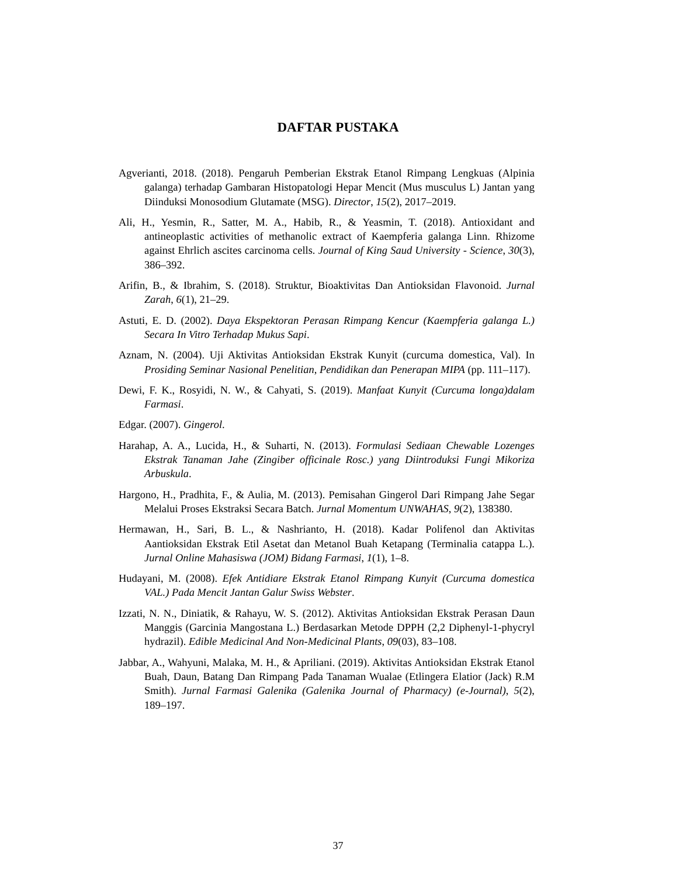DAFTAR PUSTAKA
Agverianti, 2018. (2018). Pengaruh Pemberian Ekstrak Etanol Rimpang Lengkuas (Alpinia galanga) terhadap Gambaran Histopatologi Hepar Mencit (Mus musculus L) Jantan yang Diinduksi Monosodium Glutamate (MSG). Director, 15(2), 2017–2019.
Ali, H., Yesmin, R., Satter, M. A., Habib, R., & Yeasmin, T. (2018). Antioxidant and antineoplastic activities of methanolic extract of Kaempferia galanga Linn. Rhizome against Ehrlich ascites carcinoma cells. Journal of King Saud University - Science, 30(3), 386–392.
Arifin, B., & Ibrahim, S. (2018). Struktur, Bioaktivitas Dan Antioksidan Flavonoid. Jurnal Zarah, 6(1), 21–29.
Astuti, E. D. (2002). Daya Ekspektoran Perasan Rimpang Kencur (Kaempferia galanga L.) Secara In Vitro Terhadap Mukus Sapi.
Aznam, N. (2004). Uji Aktivitas Antioksidan Ekstrak Kunyit (curcuma domestica, Val). In Prosiding Seminar Nasional Penelitian, Pendidikan dan Penerapan MIPA (pp. 111–117).
Dewi, F. K., Rosyidi, N. W., & Cahyati, S. (2019). Manfaat Kunyit (Curcuma longa)dalam Farmasi.
Edgar. (2007). Gingerol.
Harahap, A. A., Lucida, H., & Suharti, N. (2013). Formulasi Sediaan Chewable Lozenges Ekstrak Tanaman Jahe (Zingiber officinale Rosc.) yang Diintroduksi Fungi Mikoriza Arbuskula.
Hargono, H., Pradhita, F., & Aulia, M. (2013). Pemisahan Gingerol Dari Rimpang Jahe Segar Melalui Proses Ekstraksi Secara Batch. Jurnal Momentum UNWAHAS, 9(2), 138380.
Hermawan, H., Sari, B. L., & Nashrianto, H. (2018). Kadar Polifenol dan Aktivitas Aantioksidan Ekstrak Etil Asetat dan Metanol Buah Ketapang (Terminalia catappa L.). Jurnal Online Mahasiswa (JOM) Bidang Farmasi, 1(1), 1–8.
Hudayani, M. (2008). Efek Antidiare Ekstrak Etanol Rimpang Kunyit (Curcuma domestica VAL.) Pada Mencit Jantan Galur Swiss Webster.
Izzati, N. N., Diniatik, & Rahayu, W. S. (2012). Aktivitas Antioksidan Ekstrak Perasan Daun Manggis (Garcinia Mangostana L.) Berdasarkan Metode DPPH (2,2 Diphenyl-1-phycryl hydrazil). Edible Medicinal And Non-Medicinal Plants, 09(03), 83–108.
Jabbar, A., Wahyuni, Malaka, M. H., & Apriliani. (2019). Aktivitas Antioksidan Ekstrak Etanol Buah, Daun, Batang Dan Rimpang Pada Tanaman Wualae (Etlingera Elatior (Jack) R.M Smith). Jurnal Farmasi Galenika (Galenika Journal of Pharmacy) (e-Journal), 5(2), 189–197.
37